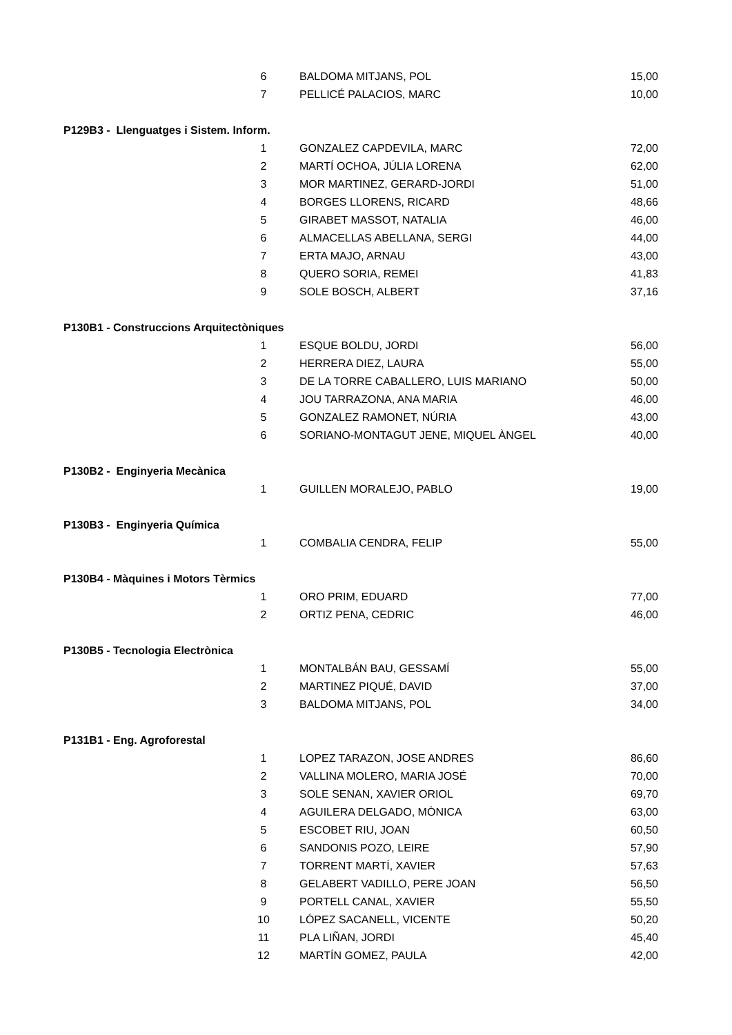| | 6 | BALDOMA MITJANS, POL | 15,00 |
| | 7 | PELLICÉ PALACIOS, MARC | 10,00 |
| P129B3 - Llenguatges i Sistem. Inform. | | | |
| | 1 | GONZALEZ CAPDEVILA, MARC | 72,00 |
| | 2 | MARTÍ OCHOA, JÚLIA LORENA | 62,00 |
| | 3 | MOR MARTINEZ, GERARD-JORDI | 51,00 |
| | 4 | BORGES LLORENS, RICARD | 48,66 |
| | 5 | GIRABET MASSOT, NATALIA | 46,00 |
| | 6 | ALMACELLAS ABELLANA, SERGI | 44,00 |
| | 7 | ERTA MAJO, ARNAU | 43,00 |
| | 8 | QUERO SORIA, REMEI | 41,83 |
| | 9 | SOLE BOSCH, ALBERT | 37,16 |
| P130B1 - Construccions Arquitectòniques | | | |
| | 1 | ESQUE BOLDU, JORDI | 56,00 |
| | 2 | HERRERA DIEZ, LAURA | 55,00 |
| | 3 | DE LA TORRE CABALLERO, LUIS MARIANO | 50,00 |
| | 4 | JOU TARRAZONA, ANA MARIA | 46,00 |
| | 5 | GONZALEZ RAMONET, NÚRIA | 43,00 |
| | 6 | SORIANO-MONTAGUT JENE, MIQUEL ÀNGEL | 40,00 |
| P130B2 - Enginyeria Mecànica | | | |
| | 1 | GUILLEN MORALEJO, PABLO | 19,00 |
| P130B3 - Enginyeria Química | | | |
| | 1 | COMBALIA CENDRA, FELIP | 55,00 |
| P130B4 - Màquines i Motors Tèrmics | | | |
| | 1 | ORO PRIM, EDUARD | 77,00 |
| | 2 | ORTIZ PENA, CEDRIC | 46,00 |
| P130B5 - Tecnologia Electrònica | | | |
| | 1 | MONTALBÁN BAU, GESSAMÍ | 55,00 |
| | 2 | MARTINEZ PIQUÉ, DAVID | 37,00 |
| | 3 | BALDOMA MITJANS, POL | 34,00 |
| P131B1 - Eng. Agroforestal | | | |
| | 1 | LOPEZ TARAZON, JOSE ANDRES | 86,60 |
| | 2 | VALLINA MOLERO, MARIA JOSÉ | 70,00 |
| | 3 | SOLE SENAN, XAVIER ORIOL | 69,70 |
| | 4 | AGUILERA DELGADO, MÒNICA | 63,00 |
| | 5 | ESCOBET RIU, JOAN | 60,50 |
| | 6 | SANDONIS POZO, LEIRE | 57,90 |
| | 7 | TORRENT MARTÍ, XAVIER | 57,63 |
| | 8 | GELABERT VADILLO, PERE JOAN | 56,50 |
| | 9 | PORTELL CANAL, XAVIER | 55,50 |
| | 10 | LÓPEZ SACANELL, VICENTE | 50,20 |
| | 11 | PLA LIÑAN, JORDI | 45,40 |
| | 12 | MARTÍN GOMEZ, PAULA | 42,00 |